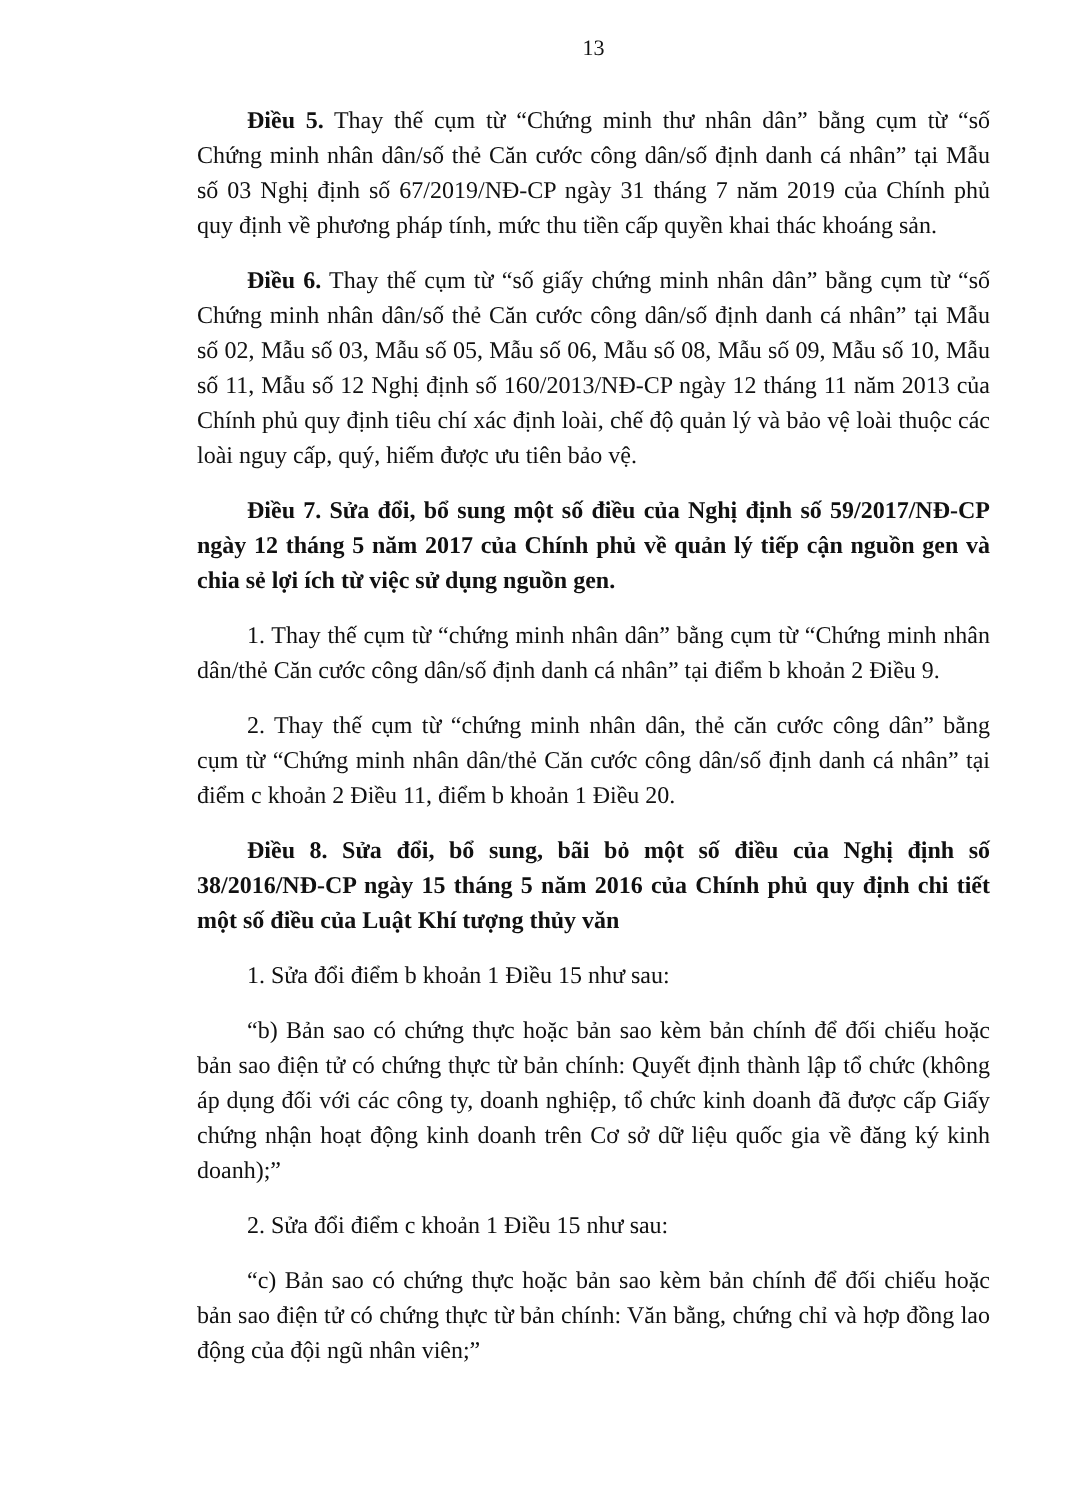13
Điều 5. Thay thế cụm từ “Chứng minh thư nhân dân” bằng cụm từ “số Chứng minh nhân dân/số thẻ Căn cước công dân/số định danh cá nhân” tại Mẫu số 03 Nghị định số 67/2019/NĐ-CP ngày 31 tháng 7 năm 2019 của Chính phủ quy định về phương pháp tính, mức thu tiền cấp quyền khai thác khoáng sản.
Điều 6. Thay thế cụm từ “số giấy chứng minh nhân dân” bằng cụm từ “số Chứng minh nhân dân/số thẻ Căn cước công dân/số định danh cá nhân” tại Mẫu số 02, Mẫu số 03, Mẫu số 05, Mẫu số 06, Mẫu số 08, Mẫu số 09, Mẫu số 10, Mẫu số 11, Mẫu số 12 Nghị định số 160/2013/NĐ-CP ngày 12 tháng 11 năm 2013 của Chính phủ quy định tiêu chí xác định loài, chế độ quản lý và bảo vệ loài thuộc các loài nguy cấp, quý, hiếm được ưu tiên bảo vệ.
Điều 7. Sửa đổi, bổ sung một số điều của Nghị định số 59/2017/NĐ-CP ngày 12 tháng 5 năm 2017 của Chính phủ về quản lý tiếp cận nguồn gen và chia sẻ lợi ích từ việc sử dụng nguồn gen.
1. Thay thế cụm từ “chứng minh nhân dân” bằng cụm từ “Chứng minh nhân dân/thẻ Căn cước công dân/số định danh cá nhân” tại điểm b khoản 2 Điều 9.
2. Thay thế cụm từ “chứng minh nhân dân, thẻ căn cước công dân” bằng cụm từ “Chứng minh nhân dân/thẻ Căn cước công dân/số định danh cá nhân” tại điểm c khoản 2 Điều 11, điểm b khoản 1 Điều 20.
Điều 8. Sửa đổi, bổ sung, bãi bỏ một số điều của Nghị định số 38/2016/NĐ-CP ngày 15 tháng 5 năm 2016 của Chính phủ quy định chi tiết một số điều của Luật Khí tượng thủy văn
1. Sửa đổi điểm b khoản 1 Điều 15 như sau:
“b) Bản sao có chứng thực hoặc bản sao kèm bản chính để đối chiếu hoặc bản sao điện tử có chứng thực từ bản chính: Quyết định thành lập tổ chức (không áp dụng đối với các công ty, doanh nghiệp, tổ chức kinh doanh đã được cấp Giấy chứng nhận hoạt động kinh doanh trên Cơ sở dữ liệu quốc gia về đăng ký kinh doanh);”
2. Sửa đổi điểm c khoản 1 Điều 15 như sau:
“c) Bản sao có chứng thực hoặc bản sao kèm bản chính để đối chiếu hoặc bản sao điện tử có chứng thực từ bản chính: Văn bằng, chứng chỉ và hợp đồng lao động của đội ngũ nhân viên;”